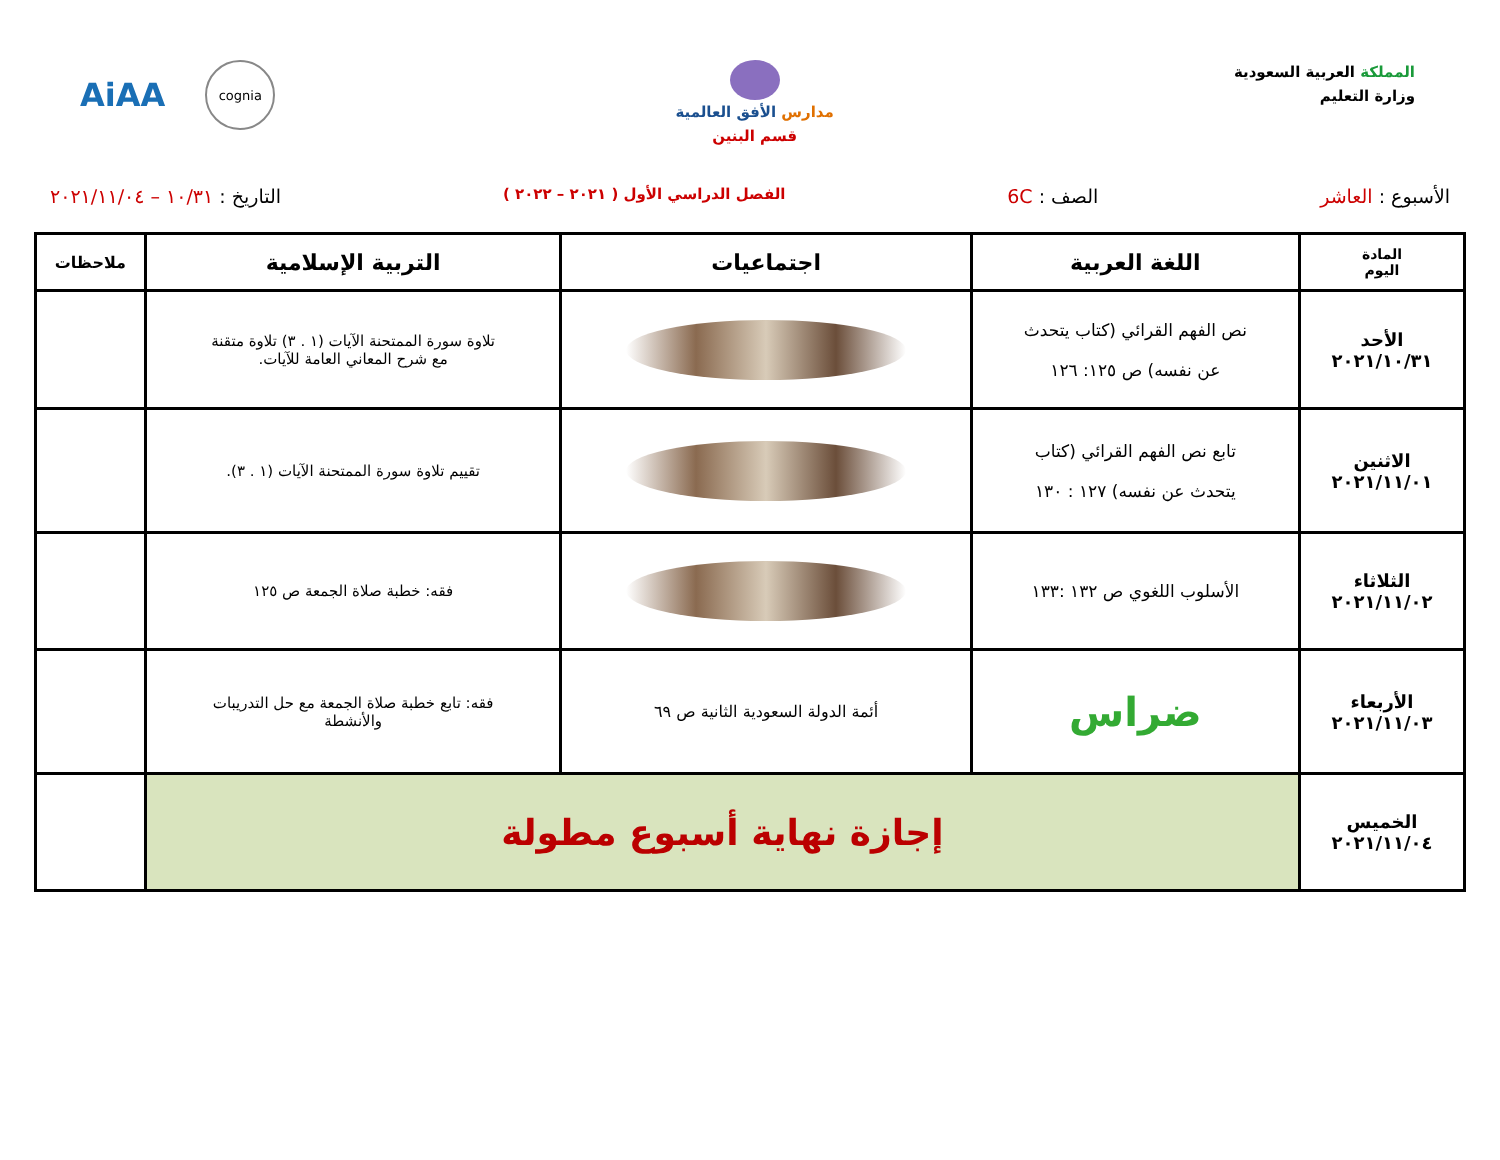المملكة العربية السعودية
وزارة التعليم
مدارس الأفق العالمية
قسم البنين
AiAA
cognia
الأسبوع : العاشر الصف : 6C
الفصل الدراسي الأول ( ٢٠٢١ – ٢٠٢٢ )
التاريخ : ١٠/٣١ – ٢٠٢١/١١/٠٤
| المادة اليوم | اللغة العربية | اجتماعيات | التربية الإسلامية | ملاحظات |
| --- | --- | --- | --- | --- |
| الأحد ٢٠٢١/١٠/٣١ | نص الفهم القرائي (كتاب يتحدث عن نفسه) ص ١٢٥: ١٢٦ | | تلاوة سورة الممتحنة الآيات (١ . ٣) تلاوة متقنة مع شرح المعاني العامة للآيات. | |
| الاثنين ٢٠٢١/١١/٠١ | تابع نص الفهم القرائي (كتاب يتحدث عن نفسه) ١٢٧ : ١٣٠ | | تقييم تلاوة سورة الممتحنة الآيات (١ . ٣). | |
| الثلاثاء ٢٠٢١/١١/٠٢ | الأسلوب اللغوي ص ١٣٢ :١٣٣ | | فقه: خطبة صلاة الجمعة ص ١٢٥ | |
| الأربعاء ٢٠٢١/١١/٠٣ | ضراس | أئمة الدولة السعودية الثانية ص ٦٩ | فقه: تابع خطبة صلاة الجمعة مع حل التدريبات والأنشطة | |
| الخميس ٢٠٢١/١١/٠٤ | إجازة نهاية أسبوع مطولة | | | |